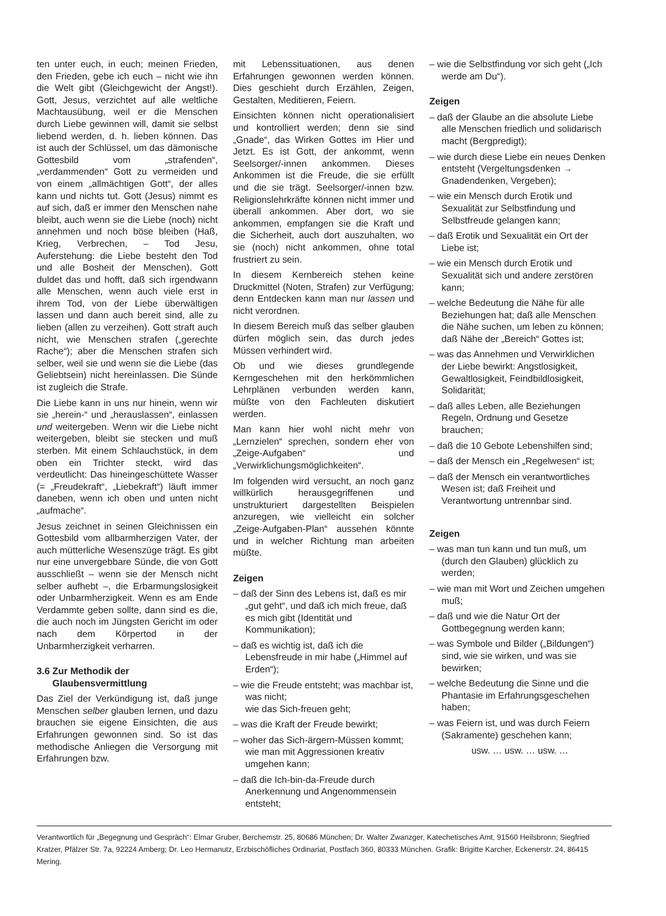ten unter euch, in euch; meinen Frieden, den Frieden, gebe ich euch – nicht wie ihn die Welt gibt (Gleichgewicht der Angst!). Gott, Jesus, verzichtet auf alle weltliche Machtausübung, weil er die Menschen durch Liebe gewinnen will, damit sie selbst liebend werden, d. h. lieben können. Das ist auch der Schlüssel, um das dämonische Gottesbild vom „strafenden“, „verdammenden“ Gott zu vermeiden und von einem „allmächtigen Gott“, der alles kann und nichts tut. Gott (Jesus) nimmt es auf sich, daß er immer den Menschen nahe bleibt, auch wenn sie die Liebe (noch) nicht annehmen und noch böse bleiben (Haß, Krieg, Verbrechen, – Tod Jesu, Auferstehung: die Liebe besteht den Tod und alle Bosheit der Menschen). Gott duldet das und hofft, daß sich irgendwann alle Menschen, wenn auch viele erst in ihrem Tod, von der Liebe überwältigen lassen und dann auch bereit sind, alle zu lieben (allen zu verzeihen). Gott straft auch nicht, wie Menschen strafen („gerechte Rache“); aber die Menschen strafen sich selber, weil sie und wenn sie die Liebe (das Geliebtsein) nicht hereinlassen. Die Sünde ist zugleich die Strafe.
Die Liebe kann in uns nur hinein, wenn wir sie „herein-“ und „herauslassen“, einlassen und weitergeben. Wenn wir die Liebe nicht weitergeben, bleibt sie stecken und muß sterben. Mit einem Schlauchstück, in dem oben ein Trichter steckt, wird das verdeutlicht: Das hineingeschüttete Wasser (= „Freudekraft“, „Liebekraft“) läuft immer daneben, wenn ich oben und unten nicht „aufmache“.
Jesus zeichnet in seinen Gleichnissen ein Gottesbild vom allbarmherzigen Vater, der auch mütterliche Wesenszüge trägt. Es gibt nur eine unvergebbare Sünde, die von Gott ausschließt – wenn sie der Mensch nicht selber aufhebt –, die Erbarmungslosigkeit oder Unbarmherzigkeit. Wenn es am Ende Verdammte geben sollte, dann sind es die, die auch noch im Jüngsten Gericht im oder nach dem Körpertod in der Unbarmherzigkeit verharren.
3.6 Zur Methodik der
Glaubensvermittlung
Das Ziel der Verkündigung ist, daß junge Menschen selber glauben lernen, und dazu brauchen sie eigene Einsichten, die aus Erfahrungen gewonnen sind. So ist das methodische Anliegen die Versorgung mit Erfahrungen bzw.
mit Lebenssituationen, aus denen Erfahrungen gewonnen werden können. Dies geschieht durch Erzählen, Zeigen, Gestalten, Meditieren, Feiern.
Einsichten können nicht operationalisiert und kontrolliert werden; denn sie sind „Gnade“, das Wirken Gottes im Hier und Jetzt. Es ist Gott, der ankommt, wenn Seelsorger/-innen ankommen. Dieses Ankommen ist die Freude, die sie erfüllt und die sie trägt. Seelsorger/-innen bzw. Religionslehrkräfte können nicht immer und überall ankommen. Aber dort, wo sie ankommen, empfangen sie die Kraft und die Sicherheit, auch dort auszuhalten, wo sie (noch) nicht ankommen, ohne total frustriert zu sein.
In diesem Kernbereich stehen keine Druckmittel (Noten, Strafen) zur Verfügung; denn Entdecken kann man nur lassen und nicht verordnen.
In diesem Bereich muß das selber glauben dürfen möglich sein, das durch jedes Müssen verhindert wird.
Ob und wie dieses grundlegende Kerngeschehen mit den herkömmlichen Lehrplänen verbunden werden kann, müßte von den Fachleuten diskutiert werden.
Man kann hier wohl nicht mehr von „Lernzielen“ sprechen, sondern eher von „Zeige-Aufgaben“ und „Verwirklichungsmöglichkeiten“.
Im folgenden wird versucht, an noch ganz willkürlich herausgegriffenen und unstrukturiert dargestellten Beispielen anzuregen, wie vielleicht ein solcher „Zeige-Aufgaben-Plan“ aussehen könnte und in welcher Richtung man arbeiten müßte.
Zeigen
– daß der Sinn des Lebens ist, daß es mir „gut geht“, und daß ich mich freue, daß es mich gibt (Identität und Kommunikation);
– daß es wichtig ist, daß ich die Lebensfreude in mir habe („Himmel auf Erden“);
– wie die Freude entsteht; was machbar ist, was nicht;
wie das Sich-freuen geht;
– was die Kraft der Freude bewirkt;
– woher das Sich-ärgern-Müssen kommt; wie man mit Aggressionen kreativ umgehen kann;
– daß die Ich-bin-da-Freude durch Anerkennung und Angenommensein entsteht;
– wie die Selbstfindung vor sich geht („Ich werde am Du“).
Zeigen
– daß der Glaube an die absolute Liebe alle Menschen friedlich und solidarisch macht (Bergpredigt);
– wie durch diese Liebe ein neues Denken entsteht (Vergeltungsdenken → Gnadendenken, Vergeben);
– wie ein Mensch durch Erotik und Sexualität zur Selbstfindung und Selbstfreude gelangen kann;
– daß Erotik und Sexualität ein Ort der Liebe ist;
– wie ein Mensch durch Erotik und Sexualität sich und andere zerstören kann;
– welche Bedeutung die Nähe für alle Beziehungen hat; daß alle Menschen die Nähe suchen, um leben zu können; daß Nähe der „Bereich“ Gottes ist;
– was das Annehmen und Verwirklichen der Liebe bewirkt: Angstlosigkeit, Gewaltlosigkeit, Feindbildlosigkeit, Solidarität;
– daß alles Leben, alle Beziehungen Regeln, Ordnung und Gesetze brauchen;
– daß die 10 Gebote Lebenshilfen sind;
– daß der Mensch ein „Regelwesen“ ist;
– daß der Mensch ein verantwortliches Wesen ist; daß Freiheit und Verantwortung untrennbar sind.
Zeigen
– was man tun kann und tun muß, um (durch den Glauben) glücklich zu werden;
– wie man mit Wort und Zeichen umgehen muß;
– daß und wie die Natur Ort der Gottbegegnung werden kann;
– was Symbole und Bilder („Bildungen“) sind, wie sie wirken, und was sie bewirken;
– welche Bedeutung die Sinne und die Phantasie im Erfahrungsgeschehen haben;
– was Feiern ist, und was durch Feiern (Sakramente) geschehen kann;
usw. … usw. … usw. …
Verantwortlich für „Begegnung und Gespräch“: Elmar Gruber, Berchemstr. 25, 80686 München; Dr. Walter Zwanzger, Katechetisches Amt, 91560 Heilsbronn; Siegfried Kratzer, Pfälzer Str. 7a, 92224 Amberg; Dr. Leo Hermanutz, Erzbischöfliches Ordinariat, Postfach 360, 80333 München. Grafik: Brigitte Karcher, Eckenerstr. 24, 86415 Mering.